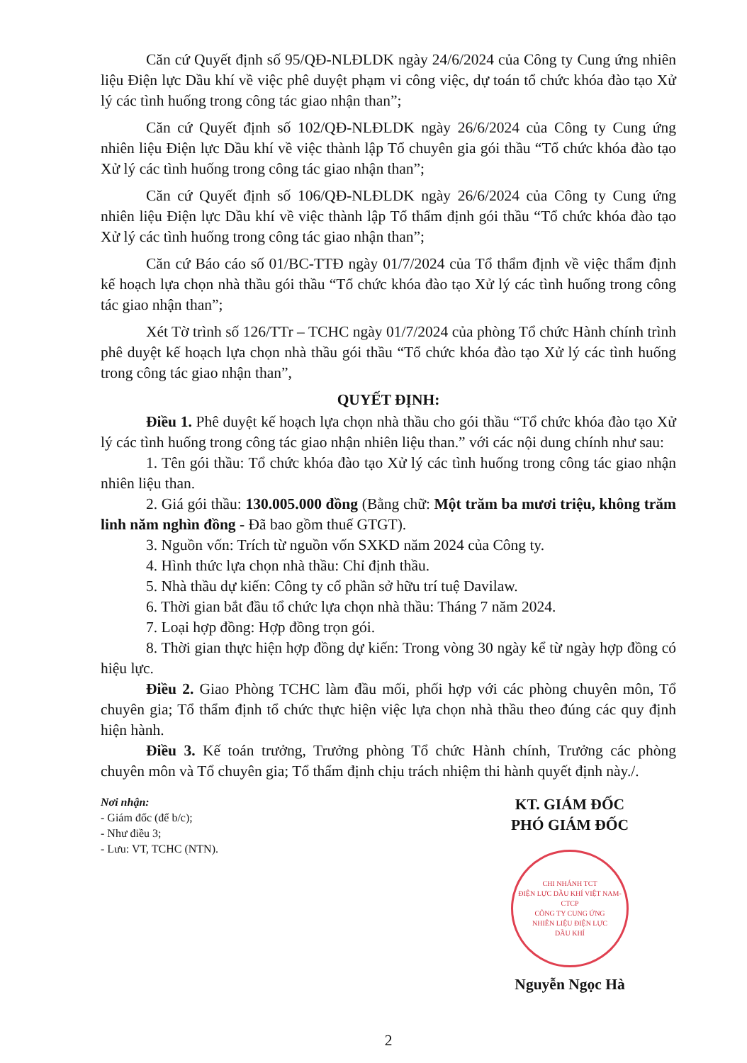Căn cứ Quyết định số 95/QĐ-NLĐLDK ngày 24/6/2024 của Công ty Cung ứng nhiên liệu Điện lực Dầu khí về việc phê duyệt phạm vi công việc, dự toán tổ chức khóa đào tạo Xử lý các tình huống trong công tác giao nhận than”;
Căn cứ Quyết định số 102/QĐ-NLĐLDK ngày 26/6/2024 của Công ty Cung ứng nhiên liệu Điện lực Dầu khí về việc thành lập Tổ chuyên gia gói thầu “Tổ chức khóa đào tạo Xử lý các tình huống trong công tác giao nhận than”;
Căn cứ Quyết định số 106/QĐ-NLĐLDK ngày 26/6/2024 của Công ty Cung ứng nhiên liệu Điện lực Dầu khí về việc thành lập Tổ thẩm định gói thầu “Tổ chức khóa đào tạo Xử lý các tình huống trong công tác giao nhận than”;
Căn cứ Báo cáo số 01/BC-TTĐ ngày 01/7/2024 của Tổ thẩm định về việc thẩm định kế hoạch lựa chọn nhà thầu gói thầu “Tổ chức khóa đào tạo Xử lý các tình huống trong công tác giao nhận than”;
Xét Tờ trình số 126/TTr – TCHC ngày 01/7/2024 của phòng Tổ chức Hành chính trình phê duyệt kế hoạch lựa chọn nhà thầu gói thầu “Tổ chức khóa đào tạo Xử lý các tình huống trong công tác giao nhận than”,
QUYẾT ĐỊNH:
Điều 1. Phê duyệt kế hoạch lựa chọn nhà thầu cho gói thầu “Tổ chức khóa đào tạo Xử lý các tình huống trong công tác giao nhận nhiên liệu than.” với các nội dung chính như sau:
1. Tên gói thầu: Tổ chức khóa đào tạo Xử lý các tình huống trong công tác giao nhận nhiên liệu than.
2. Giá gói thầu: 130.005.000 đồng (Bằng chữ: Một trăm ba mươi triệu, không trăm linh năm nghìn đồng - Đã bao gồm thuế GTGT).
3. Nguồn vốn: Trích từ nguồn vốn SXKD năm 2024 của Công ty.
4. Hình thức lựa chọn nhà thầu: Chỉ định thầu.
5. Nhà thầu dự kiến: Công ty cổ phần sở hữu trí tuệ Davilaw.
6. Thời gian bắt đầu tổ chức lựa chọn nhà thầu: Tháng 7 năm 2024.
7. Loại hợp đồng: Hợp đồng trọn gói.
8. Thời gian thực hiện hợp đồng dự kiến: Trong vòng 30 ngày kể từ ngày hợp đồng có hiệu lực.
Điều 2. Giao Phòng TCHC làm đầu mối, phối hợp với các phòng chuyên môn, Tổ chuyên gia; Tổ thẩm định tổ chức thực hiện việc lựa chọn nhà thầu theo đúng các quy định hiện hành.
Điều 3. Kế toán trưởng, Trưởng phòng Tổ chức Hành chính, Trưởng các phòng chuyên môn và Tổ chuyên gia; Tổ thẩm định chịu trách nhiệm thi hành quyết định này./.
Nơi nhận:
- Giám đốc (để b/c);
- Như điều 3;
- Lưu: VT, TCHC (NTN).
KT. GIÁM ĐỐC
PHÓ GIÁM ĐỐC
CHI NHÁNH TCT
ĐIỆN LỰC DẦU KHÍ VIỆT NAM-CTCP
CÔNG TY CUNG ỨNG
NHIÊN LIỆU ĐIỆN LỰC
DẦU KHÍ
Nguyễn Ngọc Hà
2